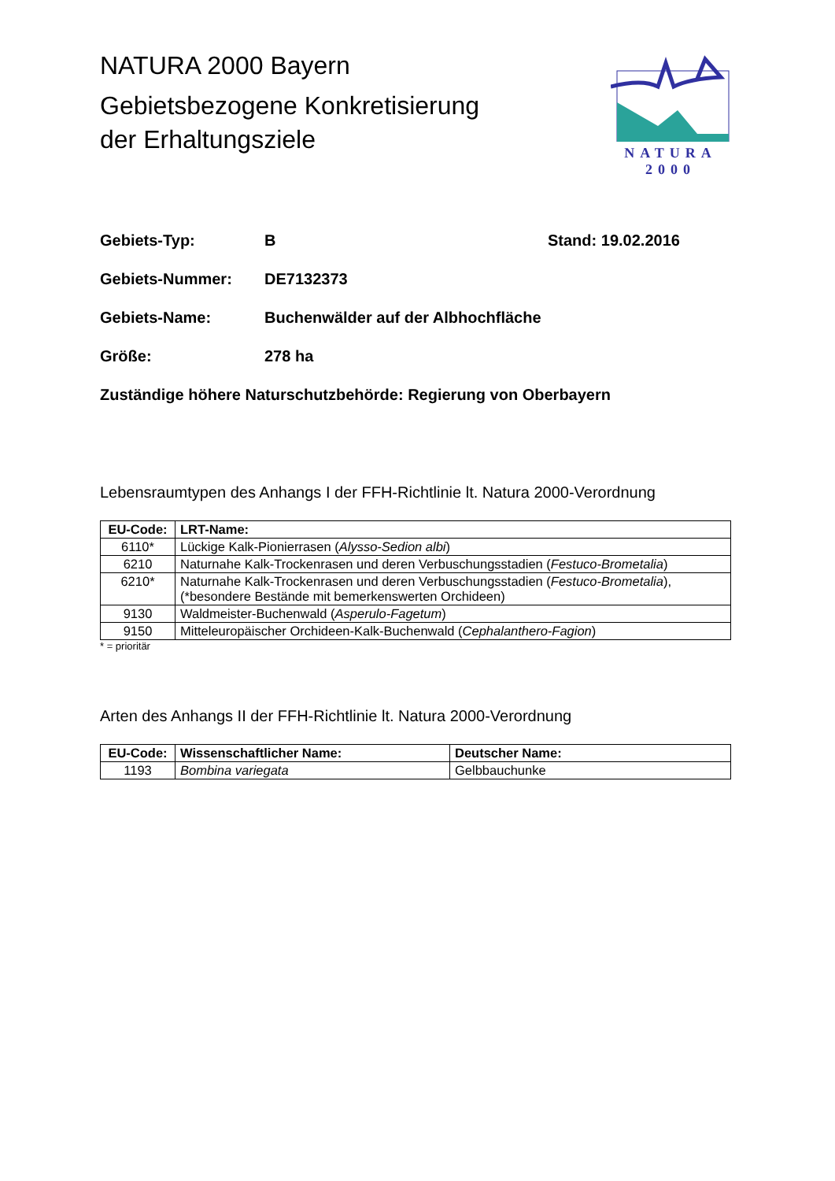NATURA 2000 Bayern
Gebietsbezogene Konkretisierung
der Erhaltungsziele
NATURA 2000
Gebiets-Typ: B Stand: 19.02.2016
Gebiets-Nummer: DE7132373
Gebiets-Name: Buchenwälder auf der Albhochfläche
Größe: 278 ha
Zuständige höhere Naturschutzbehörde: Regierung von Oberbayern
Lebensraumtypen des Anhangs I der FFH-Richtlinie lt. Natura 2000-Verordnung
| EU-Code: | LRT-Name: |
| --- | --- |
| 6110* | Lückige Kalk-Pionierrasen ( Alysso-Sedion albi ) |
| 6210 | Naturnahe Kalk-Trockenrasen und deren Verbuschungsstadien ( Festuco-Brometalia ) |
| 6210* | Naturnahe Kalk-Trockenrasen und deren Verbuschungsstadien ( Festuco-Brometalia ), (*besondere Bestände mit bemerkenswerten Orchideen) |
| 9130 | Waldmeister-Buchenwald ( Asperulo-Fagetum ) |
| 9150 | Mitteleuropäischer Orchideen-Kalk-Buchenwald ( Cephalanthero-Fagion ) |
* = prioritär
Arten des Anhangs II der FFH-Richtlinie lt. Natura 2000-Verordnung
| EU-Code: | Wissenschaftlicher Name: | Deutscher Name: |
| --- | --- | --- |
| 1193 | Bombina variegata | Gelbbauchunke |